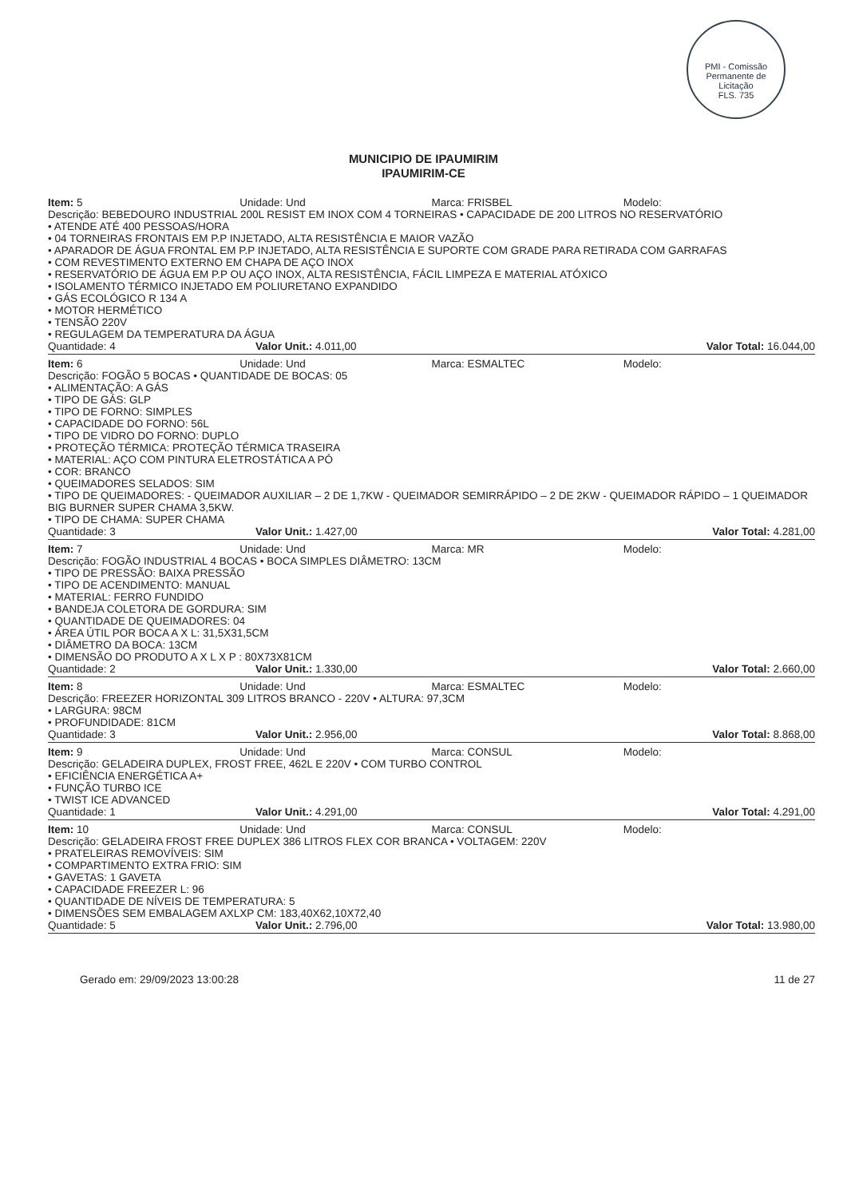PMI - Comissão Permanente de Licitação
FLS. 735
MUNICIPIO DE IPAUMIRIM
IPAUMIRIM-CE
Item: 5 Unidade: Und Marca: FRISBEL Modelo:
Descrição: BEBEDOURO INDUSTRIAL 200L RESIST EM INOX COM 4 TORNEIRAS • CAPACIDADE DE 200 LITROS NO RESERVATÓRIO
• ATENDE ATÉ 400 PESSOAS/HORA
• 04 TORNEIRAS FRONTAIS EM P.P INJETADO, ALTA RESISTÊNCIA E MAIOR VAZÃO
• APARADOR DE ÁGUA FRONTAL EM P.P INJETADO, ALTA RESISTÊNCIA E SUPORTE COM GRADE PARA RETIRADA COM GARRAFAS
• COM REVESTIMENTO EXTERNO EM CHAPA DE AÇO INOX
• RESERVATÓRIO DE ÁGUA EM P.P OU AÇO INOX, ALTA RESISTÊNCIA, FÁCIL LIMPEZA E MATERIAL ATÓXICO
• ISOLAMENTO TÉRMICO INJETADO EM POLIURETANO EXPANDIDO
• GÁS ECOLÓGICO R 134 A
• MOTOR HERMÉTICO
• TENSÃO 220V
• REGULAGEM DA TEMPERATURA DA ÁGUA
Quantidade: 4 Valor Unit.: 4.011,00 Valor Total: 16.044,00
Item: 6 Unidade: Und Marca: ESMALTEC Modelo:
Descrição: FOGÃO 5 BOCAS • QUANTIDADE DE BOCAS: 05
• ALIMENTAÇÃO: A GÁS
• TIPO DE GÁS: GLP
• TIPO DE FORNO: SIMPLES
• CAPACIDADE DO FORNO: 56L
• TIPO DE VIDRO DO FORNO: DUPLO
• PROTEÇÃO TÉRMICA: PROTEÇÃO TÉRMICA TRASEIRA
• MATERIAL: AÇO COM PINTURA ELETROSTÁTICA A PÓ
• COR: BRANCO
• QUEIMADORES SELADOS: SIM
• TIPO DE QUEIMADORES: - QUEIMADOR AUXILIAR – 2 DE 1,7KW - QUEIMADOR SEMIRRÁPIDO – 2 DE 2KW - QUEIMADOR RÁPIDO – 1 QUEIMADOR BIG BURNER SUPER CHAMA 3,5KW.
• TIPO DE CHAMA: SUPER CHAMA
Quantidade: 3 Valor Unit.: 1.427,00 Valor Total: 4.281,00
Item: 7 Unidade: Und Marca: MR Modelo:
Descrição: FOGÃO INDUSTRIAL 4 BOCAS • BOCA SIMPLES DIÂMETRO: 13CM
• TIPO DE PRESSÃO: BAIXA PRESSÃO
• TIPO DE ACENDIMENTO: MANUAL
• MATERIAL: FERRO FUNDIDO
• BANDEJA COLETORA DE GORDURA: SIM
• QUANTIDADE DE QUEIMADORES: 04
• ÁREA ÚTIL POR BOCA A X L: 31,5X31,5CM
• DIÂMETRO DA BOCA: 13CM
• DIMENSÃO DO PRODUTO A X L X P : 80X73X81CM
Quantidade: 2 Valor Unit.: 1.330,00 Valor Total: 2.660,00
Item: 8 Unidade: Und Marca: ESMALTEC Modelo:
Descrição: FREEZER HORIZONTAL 309 LITROS BRANCO - 220V • ALTURA: 97,3CM
• LARGURA: 98CM
• PROFUNDIDADE: 81CM
Quantidade: 3 Valor Unit.: 2.956,00 Valor Total: 8.868,00
Item: 9 Unidade: Und Marca: CONSUL Modelo:
Descrição: GELADEIRA DUPLEX, FROST FREE, 462L E 220V • COM TURBO CONTROL
• EFICIÊNCIA ENERGÉTICA A+
• FUNÇÃO TURBO ICE
• TWIST ICE ADVANCED
Quantidade: 1 Valor Unit.: 4.291,00 Valor Total: 4.291,00
Item: 10 Unidade: Und Marca: CONSUL Modelo:
Descrição: GELADEIRA FROST FREE DUPLEX 386 LITROS FLEX COR BRANCA • VOLTAGEM: 220V
• PRATELEIRAS REMOVÍVEIS: SIM
• COMPARTIMENTO EXTRA FRIO: SIM
• GAVETAS: 1 GAVETA
• CAPACIDADE FREEZER L: 96
• QUANTIDADE DE NÍVEIS DE TEMPERATURA: 5
• DIMENSÕES SEM EMBALAGEM AXLXP CM: 183,40X62,10X72,40
Quantidade: 5 Valor Unit.: 2.796,00 Valor Total: 13.980,00
Gerado em: 29/09/2023 13:00:28 11 de 27